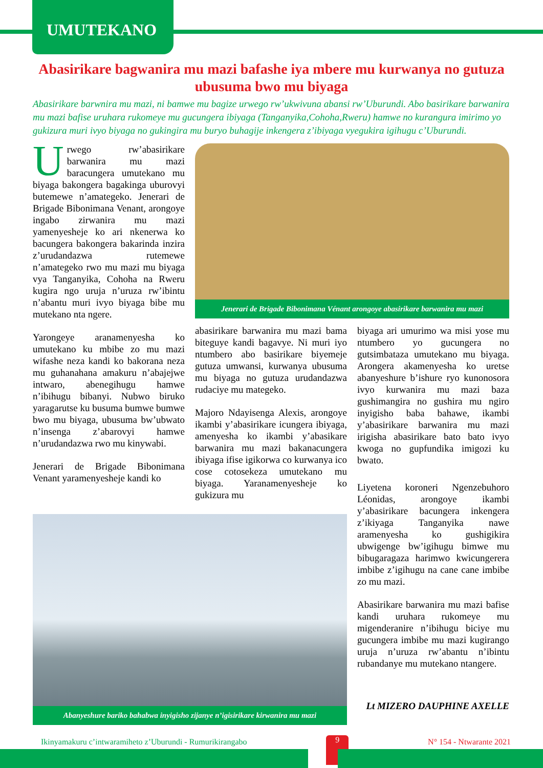UMUTEKANO
Abasirikare bagwanira mu mazi bafashe iya mbere mu kurwanya no gutuza ubusuma bwo mu biyaga
Abasirikare barwnira mu mazi, ni bamwe mu bagize urwego rw’ukwivuna abansi rw’Uburundi. Abo basirikare barwanira mu mazi bafise uruhara rukomeye mu gucungera ibiyaga (Tanganyika,Cohoha,Rweru) hamwe no kurangura imirimo yo gukizura muri ivyo biyaga no gukingira mu buryo buhagije inkengera z’ibiyaga vyegukira igihugu c’Uburundi.
Urwego rw’abasirikare barwanira mu mazi baracungera umutekano mu biyaga bakongera bagakinga uburovyi butemewe n’amategeko. Jenerari de Brigade Bibonimana Venant, arongoye ingabo zirwanira mu mazi yamenyesheje ko ari nkenerwa ko bacungera bakongera bakarinda inzira z’urudandazwa rutemewe n’amategeko rwo mu mazi mu biyaga vya Tanganyika, Cohoha na Rweru kugira ngo uruja n’uruza rw’ibintu n’abantu muri ivyo biyaga bibe mu mutekano nta ngere.
Yarongeye aranamenyesha ko umutekano ku mbibe zo mu mazi wifashe neza kandi ko bakorana neza mu guhanahana amakuru n’abajejwe intwaro, abenegihugu hamwe n’ibihugu bibanyi. Nubwo biruko yaragarutse ku busuma bumwe bumwe bwo mu biyaga, ubusuma bw’ubwato n’insenga z’abarovyi hamwe n’urudandazwa rwo mu kinywabi.
Jenerari de Brigade Bibonimana Venant yaramenyesheje kandi ko
Jenerari de Brigade Bibonimana Vénant arongoye abasirikare barwanira mu mazi
abasirikare barwanira mu mazi bama biteguye kandi bagavye. Ni muri iyo ntumbero abo basirikare biyemeje gutuza umwansi, kurwanya ubusuma mu biyaga no gutuza urudandazwa rudaciye mu mategeko.
Majoro Ndayisenga Alexis, arongoye ikambi y’abasirikare icungera ibiyaga, amenyesha ko ikambi y’abasikare barwanira mu mazi bakanacungera ibiyaga ifise igikorwa co kurwanya ico cose cotosekeza umutekano mu biyaga. Yaranamenyesheje ko gukizura mu
biyaga ari umurimo wa misi yose mu ntumbero yo gucungera no gutsimbataza umutekano mu biyaga. Arongera akamenyesha ko uretse abanyeshure b’ishure ryo kunonosora ivyo kurwanira mu mazi baza gushimangira no gushira mu ngiro inyigisho baba bahawe, ikambi y’abasirikare barwanira mu mazi irigisha abasirikare bato bato ivyo kwoga no gupfundika imigozi ku bwato.
Abanyeshure bariko bahabwa inyigisho zijanye n’igisirikare kirwanira mu mazi
Liyetena koroneri Ngenzebuhoro Léonidas, arongoye ikambi y’abasirikare bacungera inkengera z’ikiyaga Tanganyika nawe aramenyesha ko gushigikira ubwigenge bw’igihugu bimwe mu bibugaragaza harimwo kwicungerera imbibe z’igihugu na cane cane imbibe zo mu mazi.
Abasirikare barwanira mu mazi bafise kandi uruhara rukomeye mu migenderanire n’ibihugu biciye mu gucungera imbibe mu mazi kugirango uruja n’uruza rw’abantu n’ibintu rubandanye mu mutekano ntangere.
Lt MIZERO DAUPHINE AXELLE
Ikinyamakuru c’intwaramiheto z’Uburundi - Rumurikirangabo 9 N° 154 - Ntwarante 2021